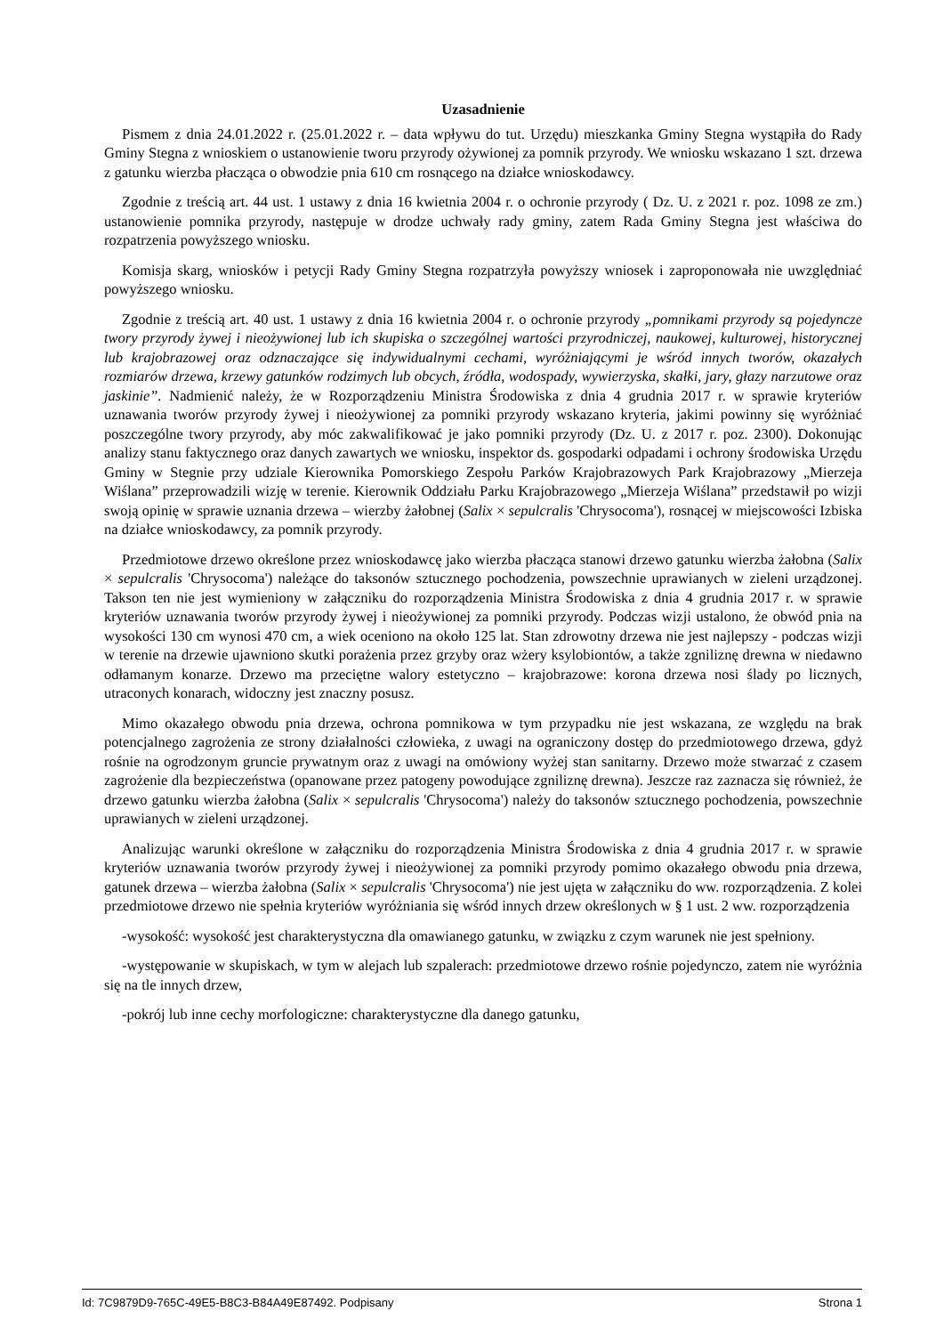Uzasadnienie
Pismem z dnia 24.01.2022 r. (25.01.2022 r. – data wpływu do tut. Urzędu) mieszkanka Gminy Stegna wystąpiła do Rady Gminy Stegna z wnioskiem o ustanowienie tworu przyrody ożywionej za pomnik przyrody. We wniosku wskazano 1 szt. drzewa z gatunku wierzba płacząca o obwodzie pnia 610 cm rosnącego na działce wnioskodawcy.
Zgodnie z treścią art. 44 ust. 1 ustawy z dnia 16 kwietnia 2004 r. o ochronie przyrody ( Dz. U. z 2021 r. poz. 1098 ze zm.) ustanowienie pomnika przyrody, następuje w drodze uchwały rady gminy, zatem Rada Gminy Stegna jest właściwa do rozpatrzenia powyższego wniosku.
Komisja skarg, wniosków i petycji Rady Gminy Stegna rozpatrzyła powyższy wniosek i zaproponowała nie uwzględniać powyższego wniosku.
Zgodnie z treścią art. 40 ust. 1 ustawy z dnia 16 kwietnia 2004 r. o ochronie przyrody „pomnikami przyrody są pojedyncze twory przyrody żywej i nieożywionej lub ich skupiska o szczególnej wartości przyrodniczej, naukowej, kulturowej, historycznej lub krajobrazowej oraz odznaczające się indywidualnymi cechami, wyróżniającymi je wśród innych tworów, okazałych rozmiarów drzewa, krzewy gatunków rodzimych lub obcych, źródła, wodospady, wywierzyska, skałki, jary, głazy narzutowe oraz jaskinie”. Nadmienić należy, że w Rozporządzeniu Ministra Środowiska z dnia 4 grudnia 2017 r. w sprawie kryteriów uznawania tworów przyrody żywej i nieożywionej za pomniki przyrody wskazano kryteria, jakimi powinny się wyróżniać poszczególne twory przyrody, aby móc zakwalifikować je jako pomniki przyrody (Dz. U. z 2017 r. poz. 2300). Dokonując analizy stanu faktycznego oraz danych zawartych we wniosku, inspektor ds. gospodarki odpadami i ochrony środowiska Urzędu Gminy w Stegnie przy udziale Kierownika Pomorskiego Zespołu Parków Krajobrazowych Park Krajobrazowy „Mierzeja Wiślana” przeprowadzili wizję w terenie. Kierownik Oddziału Parku Krajobrazowego „Mierzeja Wiślana” przedstawił po wizji swoją opinię w sprawie uznania drzewa – wierzby żałobnej (Salix × sepulcralis 'Chrysocoma'), rosnącej w miejscowości Izbiska na działce wnioskodawcy, za pomnik przyrody.
Przedmiotowe drzewo określone przez wnioskodawcę jako wierzba płacząca stanowi drzewo gatunku wierzba żałobna (Salix × sepulcralis 'Chrysocoma') należące do taksonów sztucznego pochodzenia, powszechnie uprawianych w zieleni urządzonej. Takson ten nie jest wymieniony w załączniku do rozporządzenia Ministra Środowiska z dnia 4 grudnia 2017 r. w sprawie kryteriów uznawania tworów przyrody żywej i nieożywionej za pomniki przyrody. Podczas wizji ustalono, że obwód pnia na wysokości 130 cm wynosi 470 cm, a wiek oceniono na około 125 lat. Stan zdrowotny drzewa nie jest najlepszy - podczas wizji w terenie na drzewie ujawniono skutki porażenia przez grzyby oraz wżery ksylobiontów, a także zgniliznę drewna w niedawno odłamanym konarze. Drzewo ma przeciętne walory estetyczno – krajobrazowe: korona drzewa nosi ślady po licznych, utraconych konarach, widoczny jest znaczny posusz.
Mimo okazałego obwodu pnia drzewa, ochrona pomnikowa w tym przypadku nie jest wskazana, ze względu na brak potencjalnego zagrożenia ze strony działalności człowieka, z uwagi na ograniczony dostęp do przedmiotowego drzewa, gdyż rośnie na ogrodzonym gruncie prywatnym oraz z uwagi na omówiony wyżej stan sanitarny. Drzewo może stwarzać z czasem zagrożenie dla bezpieczeństwa (opanowane przez patogeny powodujące zgniliznę drewna). Jeszcze raz zaznacza się również, że drzewo gatunku wierzba żałobna (Salix × sepulcralis 'Chrysocoma') należy do taksonów sztucznego pochodzenia, powszechnie uprawianych w zieleni urządzonej.
Analizując warunki określone w załączniku do rozporządzenia Ministra Środowiska z dnia 4 grudnia 2017 r. w sprawie kryteriów uznawania tworów przyrody żywej i nieożywionej za pomniki przyrody pomimo okazałego obwodu pnia drzewa, gatunek drzewa – wierzba żałobna (Salix × sepulcralis 'Chrysocoma') nie jest ujęta w załączniku do ww. rozporządzenia. Z kolei przedmiotowe drzewo nie spełnia kryteriów wyróżniania się wśród innych drzew określonych w § 1 ust. 2 ww. rozporządzenia
-wysokość: wysokość jest charakterystyczna dla omawianego gatunku, w związku z czym warunek nie jest spełniony.
-występowanie w skupiskach, w tym w alejach lub szpalerach: przedmiotowe drzewo rośnie pojedynczo, zatem nie wyróżnia się na tle innych drzew,
-pokrój lub inne cechy morfologiczne: charakterystyczne dla danego gatunku,
Id: 7C9879D9-765C-49E5-B8C3-B84A49E87492. Podpisany Strona 1